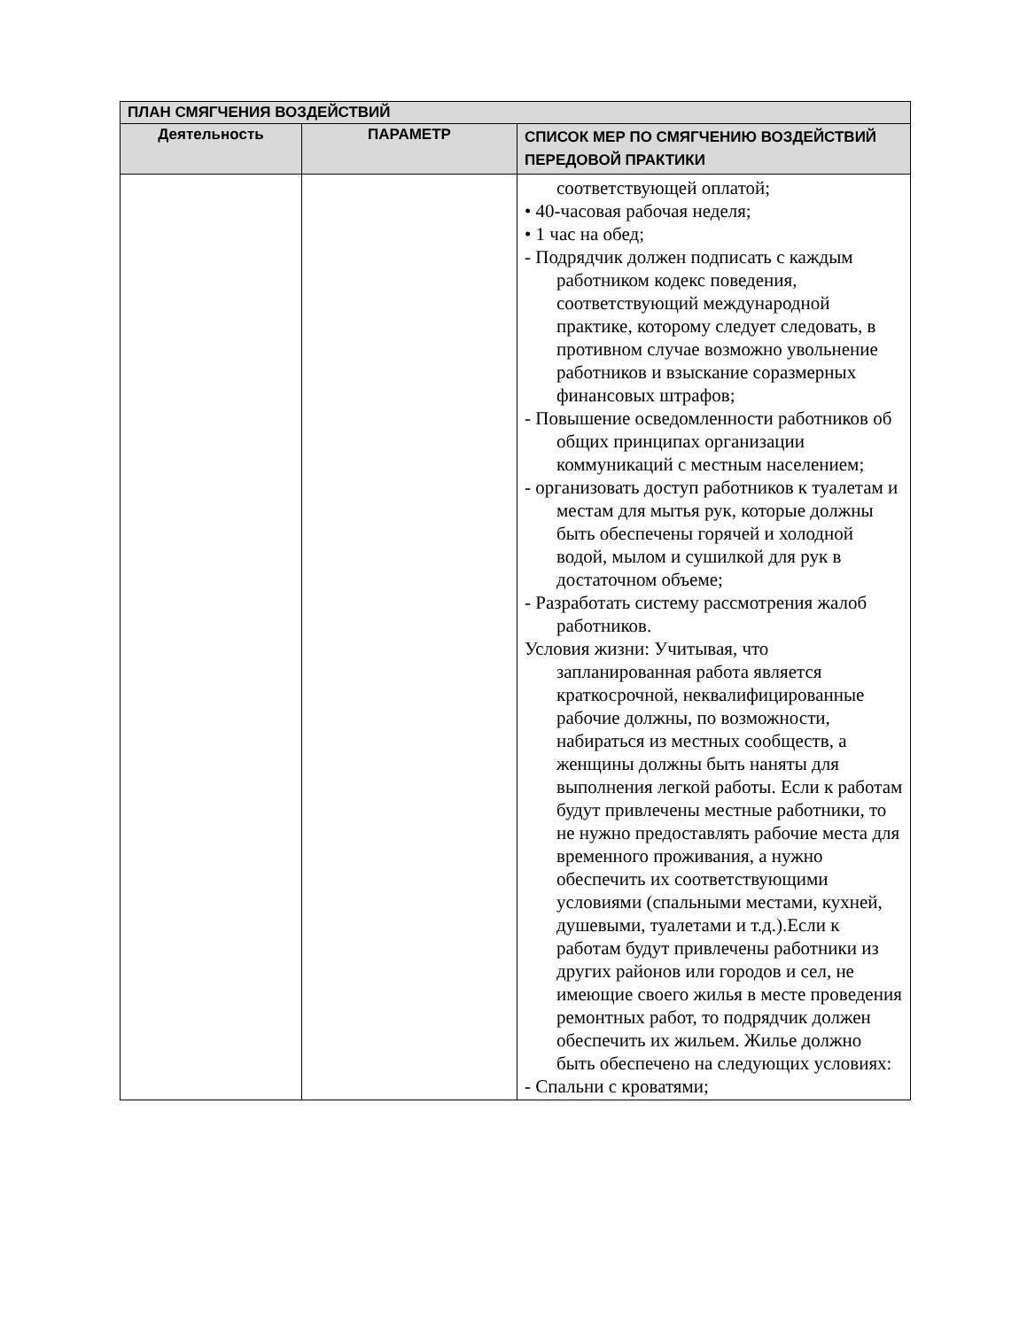| ПЛАН СМЯГЧЕНИЯ ВОЗДЕЙСТВИЙ | | |
| --- | --- | --- |
| Деятельность | ПАРАМЕТР | СПИСОК МЕР ПО СМЯГЧЕНИЮ ВОЗДЕЙСТВИЙ ПЕРЕДОВОЙ ПРАКТИКИ |
| | | соответствующей оплатой; • 40-часовая рабочая неделя; • 1 час на обед; - Подрядчик должен подписать с каждым работником кодекс поведения, соответствующий международной практике, которому следует следовать, в противном случае возможно увольнение работников и взыскание соразмерных финансовых штрафов; - Повышение осведомленности работников об общих принципах организации коммуникаций с местным населением; - организовать доступ работников к туалетам и местам для мытья рук, которые должны быть обеспечены горячей и холодной водой, мылом и сушилкой для рук в достаточном объеме; - Разработать систему рассмотрения жалоб работников. Условия жизни: Учитывая, что запланированная работа является краткосрочной, неквалифицированные рабочие должны, по возможности, набираться из местных сообществ, а женщины должны быть наняты для выполнения легкой работы. Если к работам будут привлечены местные работники, то не нужно предоставлять рабочие места для временного проживания, а нужно обеспечить их соответствующими условиями (спальными местами, кухней, душевыми, туалетами и т.д.).Если к работам будут привлечены работники из других районов или городов и сел, не имеющие своего жилья в месте проведения ремонтных работ, то подрядчик должен обеспечить их жильем. Жилье должно быть обеспечено на следующих условиях: - Спальни с кроватями; |